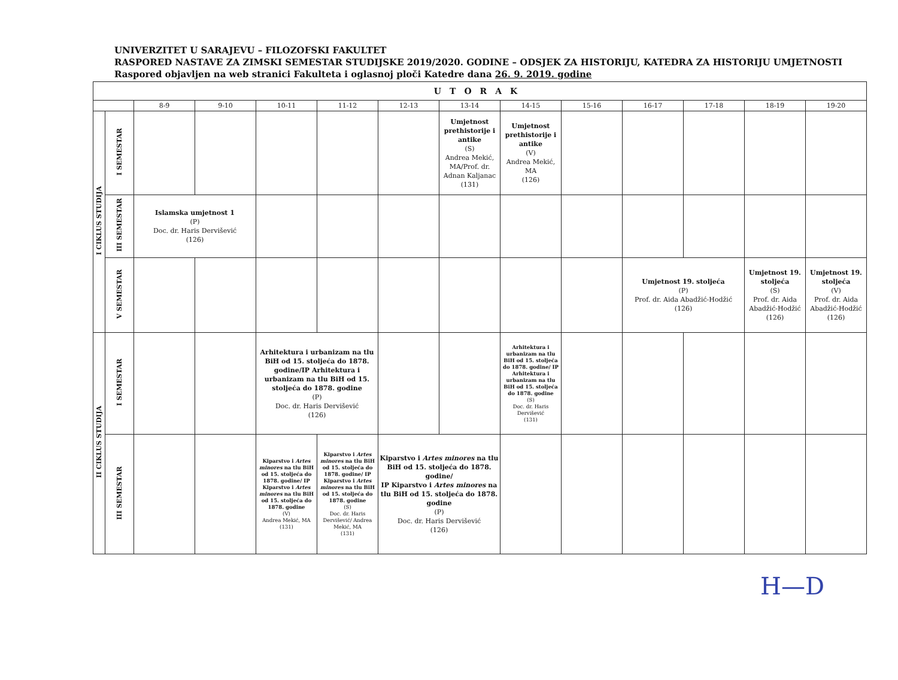UNIVERZITET U SARAJEVU – FILOZOFSKI FAKULTET
RASPORED NASTAVE ZA ZIMSKI SEMESTAR STUDIJSKE 2019/2020. GODINE – ODSJEK ZA HISTORIJU, KATEDRA ZA HISTORIJU UMJETNOSTI
Raspored objavljen na web stranici Fakulteta i oglasnoj ploči Katedre dana 26. 9. 2019. godine
| UTORAK | | | | | | | | | | | | | |
| --- | --- | --- | --- | --- | --- | --- | --- | --- | --- | --- | --- | --- | --- |
| | | 8-9 | 9-10 | 10-11 | 11-12 | 12-13 | 13-14 | 14-15 | 15-16 | 16-17 | 17-18 | 18-19 | 19-20 |
| I CIKLUS STUDIJA | I SEMESTAR | | | | | | Umjetnost prethistorije i antike (S) Andrea Mekić, MA/Prof. dr. Adnan Kaljanac (131) | Umjetnost prethistorije i antike (V) Andrea Mekić, MA (126) | | | | | |
| | III SEMESTAR | Islamska umjetnost 1 (P) Doc. dr. Haris Dervišević (126) | | | | | | | | | | | |
| | V SEMESTAR | | | | | | | | | Umjetnost 19. stoljeća (P) Prof. dr. Aida Abadžić-Hodžić (126) | | Umjetnost 19. stoljeća (S) Prof. dr. Aida Abadžić-Hodžić (126) | Umjetnost 19. stoljeća (V) Prof. dr. Aida Abadžić-Hodžić (126) |
| II CIKLUS STUDIJA | I SEMESTAR | | | Arhitektura i urbanizam na tlu BiH od 15. stoljeća do 1878. godine/IP Arhitektura i urbanizam na tlu BiH od 15. stoljeća do 1878. godine (P) Doc. dr. Haris Dervišević (126) | | | | Arhitektura i urbanizam na tlu BiH od 15. stoljeća do 1878. godine/ IP Arhitektura i urbanizam na tlu BiH od 15. stoljeća do 1878. godine (S) Doc. dr. Haris Dervišević (131) | | | | | |
| | III SEMESTAR | | | Kiparstvo i Artes minores na tlu BiH od 15. stoljeća do 1878. godine/ IP Kiparstvo i Artes minores na tlu BiH od 15. stoljeća do 1878. godine (V) Andrea Mekić, MA (131) | Kiparstvo i Artes minores na tlu BiH od 15. stoljeća do 1878. godine/ IP Kiparstvo i Artes minores na tlu BiH od 15. stoljeća do 1878. godine (S) Doc. dr. Haris Dervišević/ Andrea Mekić, MA (131) | Kiparstvo i Artes minores na tlu BiH od 15. stoljeća do 1878. godine/ IP Kiparstvo i Artes minores na tlu BiH od 15. stoljeća do 1878. godine (P) Doc. dr. Haris Dervišević (126) | | | | | | | |
H—D